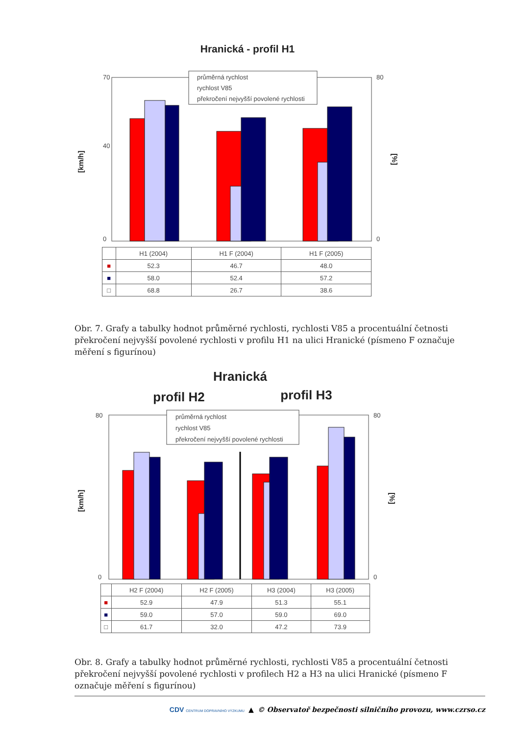Hranická - profil H1
[km/h]
[%]
průměrná rychlost
rychlost V85
překročení nejvyšší povolené rychlosti
70
40
0
80
0
| | H1 (2004) | H1 F (2004) | H1 F (2005) |
| --- | --- | --- | --- |
| ■ | 52.3 | 46.7 | 48.0 |
| ■ | 58.0 | 52.4 | 57.2 |
| □ | 68.8 | 26.7 | 38.6 |
Obr. 7. Grafy a tabulky hodnot průměrné rychlosti, rychlosti V85 a procentuální četnosti překročení nejvyšší povolené rychlosti v profilu H1 na ulici Hranické (písmeno F označuje měření s figurínou)
Hranická
profil H2
profil H3
[km/h]
[%]
průměrná rychlost
rychlost V85
překročení nejvyšší povolené rychlosti
80
0
80
0
| | H2 F (2004) | H2 F (2005) | H3 (2004) | H3 (2005) |
| --- | --- | --- | --- | --- |
| ■ | 52.9 | 47.9 | 51.3 | 55.1 |
| ■ | 59.0 | 57.0 | 59.0 | 69.0 |
| □ | 61.7 | 32.0 | 47.2 | 73.9 |
Obr. 8. Grafy a tabulky hodnot průměrné rychlosti, rychlosti V85 a procentuální četnosti překročení nejvyšší povolené rychlosti v profilech H2 a H3 na ulici Hranické (písmeno F označuje měření s figurínou)
CDV CENTRUM DOPRAVNÍHO VÝZKUMU ▲ © Observatoř bezpečnosti silničního provozu, www.czrso.cz